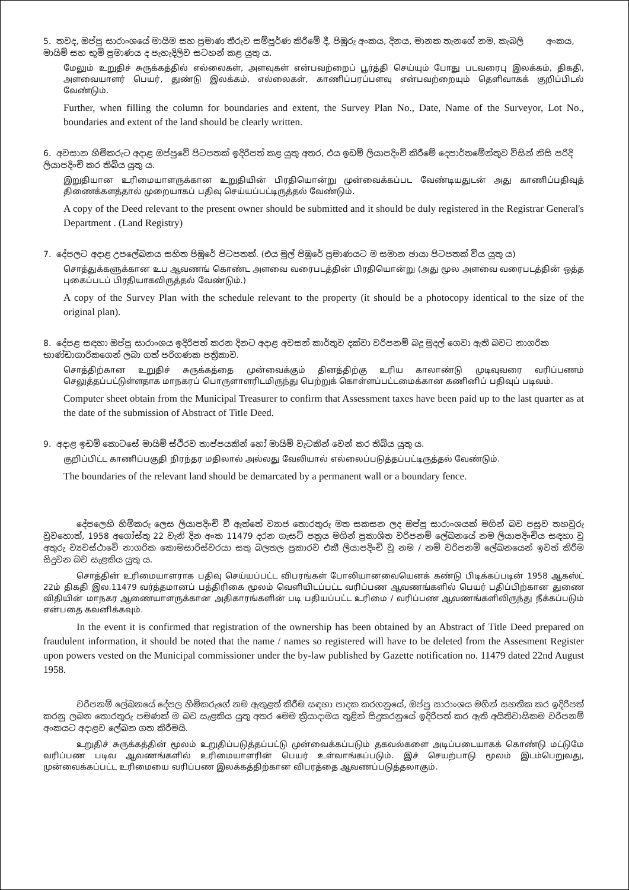5. තවද, ඔප්පු සාරාංශයේ මායිම සහ ප්‍රමාණ තීරුව සම්පූර්ණ කිරීමේ දී, පිඹුරු අංකය, දිනය, මානක තැනගේ නම, කැබලි අංකය, මායිම් සහ භූමි ප්‍රමාණය ද පැහැදිලිව සටහන් කළ යුතු ය.
மேலும் உறுதிச் சுருக்கத்தில் எல்லைகள், அளவுகள் என்பவற்றைப் பூர்த்தி செய்யும் போது படவரைபு இலக்கம், திகதி, அளவையாளர் பெயர், துண்டு இலக்கம், எல்லைகள், காணிப்பரப்பளவு என்பவற்றையும் தெளிவாகக் குறிப்பிடல் வேண்டும்.
Further, when filling the column for boundaries and extent, the Survey Plan No., Date, Name of the Surveyor, Lot No., boundaries and extent of the land should be clearly written.
6. අවසාන හිමිකරුට අදාළ ඔප්පුවේ පිටපතක් ඉදිරිපත් කළ යුතු අතර, එය ඉඩම් ලියාපදිංචි කිරීමේ දෙපාර්තමේන්තුව විසින් නිසි පරිදි ලියාපදිංචි කර තිබිය යුතු ය.
இறுதியான உரிமையாளருக்கான உறுதியின் பிரதியொன்று முன்வைக்கப்பட வேண்டியதுடன் அது காணிப்பதிவுத் திணைக்களத்தால் முறையாகப் பதிவு செய்யப்பட்டிருத்தல் வேண்டும்.
A copy of the Deed relevant to the present owner should be submitted and it should be duly registered in the Registrar General's Department . (Land Registry)
7. දේපලට අදාළ උපලේඛනය සහිත පිඹුරේ පිටපතක්. (එය මුල් පිඹුරේ ප්‍රමාණයට ම සමාන ඡායා පිටපතක් විය යුතු ය)
சொத்துக்களுக்கான உப ஆவணங் கொண்ட அளவை வரைபடத்தின் பிரதியொன்று (அது மூல அளவை வரைபடத்தின் ஒத்த புகைப்படப் பிரதியாகவிருத்தல் வேண்டும்.)
A copy of the Survey Plan with the schedule relevant to the property (it should be a photocopy identical to the size of the original plan).
8. දේපළ සඳහා ඔප්පු සාරාංශය ඉදිරිපත් කරන දිනට අදාළ අවසන් කාර්තුව දක්වා වරිපනම් බදු මුදල් ගෙවා ඇති බවට නාගරික භාණ්ඩාගාරිකගෙන් ලබා ගත් පරිගණක පත්‍රිකාව.
சொத்திற்கான உறுதிச் சுருக்கத்தை முன்வைக்கும் தினத்திற்கு உரிய காலாண்டு முடிவுவரை வரிப்பணம் செலுத்தப்பட்டுள்ளதாக மாநகரப் பொருளாளரிடமிருந்து பெற்றுக் கொள்ளப்பட்டமைக்கான கணினிப் பதிவுப் படிவம்.
Computer sheet obtain from the Municipal Treasurer to confirm that Assessment taxes have been paid up to the last quarter as at the date of the submission of Abstract of Title Deed.
9. අදාළ ඉඩම් කොටසේ මායිම් ස්ථිරව තාප්පයකින් හෝ මායිම් වැටකින් වෙන් කර තිබිය යුතු ය.
குறிப்பிட்ட காணிப்பகுதி நிரந்தர மதிலால் அல்லது வேலியால் எல்லைப்படுத்தப்பட்டிருத்தல் வேண்டும்.
The boundaries of the relevant land should be demarcated by a permanent wall or a boundary fence.
දේපලෙහි හිමිකරු ලෙස ලියාපදිංචි වී ඇත්තේ ව්‍යාජ තොරතුරු මත සකසන ලද ඔප්පු සාරාංශයක් මගින් බව පසුව තහවුරු වුවහොත්, 1958 අගෝස්තු 22 වැනි දින අංක 11479 දරන ගැසට් පත්‍රය මගින් ප්‍රකාශිත වරිපනම් ලේඛනයේ නම ලියාපදිංචිය සඳහා වූ අතුරු ව්‍යවස්ථාවේ නාගරික කොමසාරිස්වරයා සතු බලතල ප්‍රකාරව එකී ලියාපදිංචි වූ නම / නම් වරිපනම් ලේඛනයෙන් ඉවත් කිරීම සිදුවන බව සැළකිය යුතු ය.
சொத்தின் உரிமையாளராக பதிவு செய்யப்பட்ட விபரங்கள் போலியானவையெனக் கண்டு பிடிக்கப்படின் 1958 ஆகஸ்ட் 22ம் திகதி இல.11479 வர்த்தமானப் பத்திரிகை மூலம் வெளியிடப்பட்ட வரிப்பண ஆவணங்களில் பெயர் பதிப்பிற்கான துணை விதியின் மாநகர ஆணையாளருக்கான அதிகாரங்களின் படி பதியப்பட்ட உரிமை / வரிப்பண ஆவணங்களிலிருந்து நீக்கப்படும் என்பதை கவனிக்கவும்.
In the event it is confirmed that registration of the ownership has been obtained by an Abstract of Title Deed prepared on fraudulent information, it should be noted that the name / names so registered will have to be deleted from the Assesment Register upon powers vested on the Municipal commissioner under the by-law published by Gazette notification no. 11479 dated 22nd August 1958.
වරිපනම් ලේඛනයේ දේපල හිමිකරුගේ නම ඇතුළත් කිරීම සඳහා පාදක කරගනුයේ, ඔප්පු සාරාංශය මගින් සහතික කර ඉදිරිපත් කරනු ලබන තොරතුරු පමණක් ම බව සැළකිය යුතු අතර මෙම ක්‍රියාදාමය තුළින් සිදුකරනුයේ ඉදිරිපත් කර ඇති අයිතිවාසිකම වරිපනම් අංකයට අදාළව ලේඛන ගත කිරීමයි.
உறுதிச் சுருக்கத்தின் மூலம் உறுதிப்படுத்தப்பட்டு முன்வைக்கப்படும் தகவல்களை அடிப்படையாகக் கொண்டு மட்டுமே வரிப்பண படிவ ஆவணங்களில் உரிமையாளரின் பெயர் உள்வாங்கப்படும். இச் செயற்பாடு மூலம் இடம்பெறுவது, முன்வைக்கப்பட்ட உரிமையை வரிப்பண இலக்கத்திற்கான விபரத்தை ஆவணப்படுத்தலாகும்.